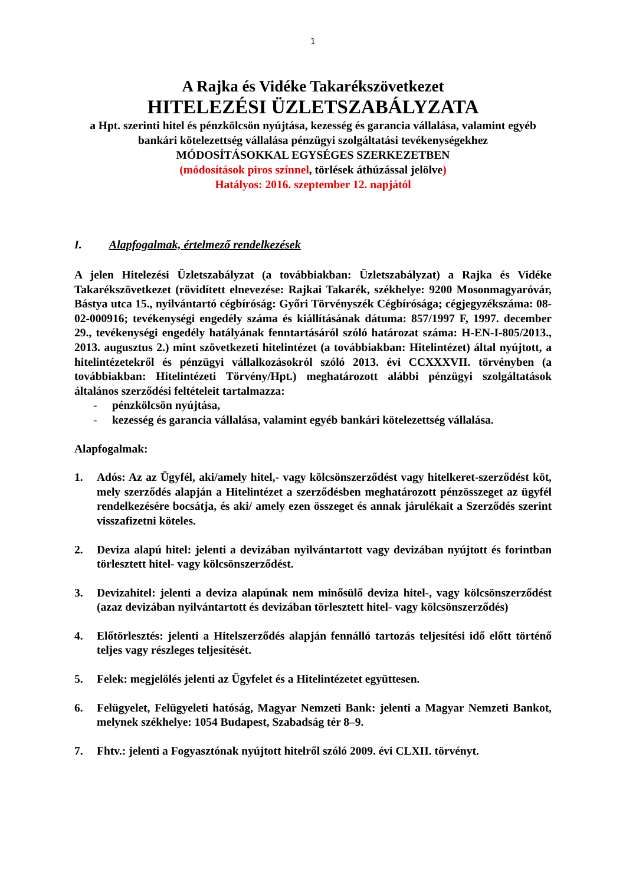1
A Rajka és Vidéke Takarékszövetkezet
HITELEZÉSI ÜZLETSZABÁLYZATA
a Hpt. szerinti hitel és pénzkölcsön nyújtása, kezesség és garancia vállalása, valamint egyéb bankári kötelezettség vállalása pénzügyi szolgáltatási tevékenységekhez
MÓDOSÍTÁSOKKAL EGYSÉGES SZERKEZETBEN
(módosítások piros színnel, törlések áthúzással jelölve)
Hatályos: 2016. szeptember 12. napjától
I. Alapfogalmak, értelmező rendelkezések
A jelen Hitelezési Üzletszabályzat (a továbbiakban: Üzletszabályzat) a Rajka és Vidéke Takarékszövetkezet (rövidített elnevezése: Rajkai Takarék, székhelye: 9200 Mosonmagyaróvár, Bástya utca 15., nyilvántartó cégbíróság: Győri Törvényszék Cégbírósága; cégjegyzékszáma: 08-02-000916; tevékenységi engedély száma és kiállításának dátuma: 857/1997 F, 1997. december 29., tevékenységi engedély hatályának fenntartásáról szóló határozat száma: H-EN-I-805/2013., 2013. augusztus 2.) mint szövetkezeti hitelintézet (a továbbiakban: Hitelintézet) által nyújtott, a hitelintézetekről és pénzügyi vállalkozásokról szóló 2013. évi CCXXXVII. törvényben (a továbbiakban: Hitelintézeti Törvény/Hpt.) meghatározott alábbi pénzügyi szolgáltatások általános szerződési feltételeit tartalmazza:
- pénzkölcsön nyújtása,
- kezesség és garancia vállalása, valamint egyéb bankári kötelezettség vállalása.
Alapfogalmak:
1. Adós: Az az Ügyfél, aki/amely hitel,- vagy kölcsönszerződést vagy hitelkeret-szerződést köt, mely szerződés alapján a Hitelintézet a szerződésben meghatározott pénzösszeget az ügyfél rendelkezésére bocsátja, és aki/ amely ezen összeget és annak járulékait a Szerződés szerint visszafizetni köteles.
2. Deviza alapú hitel: jelenti a devizában nyilvántartott vagy devizában nyújtott és forintban törlesztett hitel- vagy kölcsönszerződést.
3. Devizahitel: jelenti a deviza alapúnak nem minősülő deviza hitel-, vagy kölcsönszerződést (azaz devizában nyilvántartott és devizában törlesztett hitel- vagy kölcsönszerződés)
4. Előtörlesztés: jelenti a Hitelszerződés alapján fennálló tartozás teljesítési idő előtt történő teljes vagy részleges teljesítését.
5. Felek: megjelölés jelenti az Ügyfelet és a Hitelintézetet együttesen.
6. Felügyelet, Felügyeleti hatóság, Magyar Nemzeti Bank: jelenti a Magyar Nemzeti Bankot, melynek székhelye: 1054 Budapest, Szabadság tér 8–9.
7. Fhtv.: jelenti a Fogyasztónak nyújtott hitelről szóló 2009. évi CLXII. törvényt.